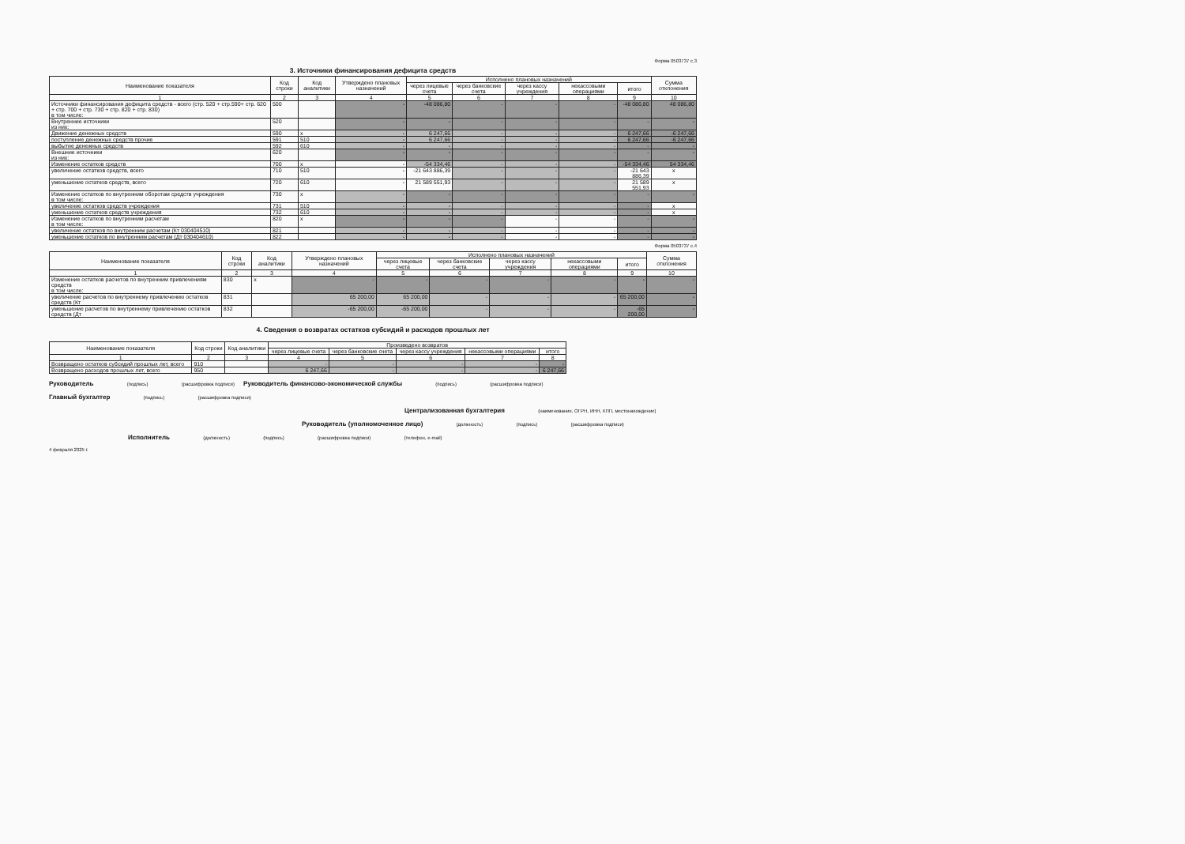Форма 0503737 с.3
3. Источники финансирования дефицита средств
| Наименование показателя | Код строки | Код аналитики | Утверждено плановых назначений | Исполнено плановых назначений | | | | | Сумма отклонения |
| --- | --- | --- | --- | --- | --- | --- | --- | --- | --- |
| | | | | через лицевые счета | через банковские счета | через кассу учреждения | некассовыми операциями | итого | |
| 1 | 2 | 3 | 4 | 5 | 6 | 7 | 8 | 9 | 10 |
| Источники финансирования дефицита средств - всего (стр. 520 + стр.590+ стр. 620 + стр. 700 + стр. 730 + стр. 820 + стр. 830) в том числе: | 500 | | - | -48 086,80 | - | - | - | -48 086,80 | 48 086,80 |
| Внутренние источники из них: | 520 | | - | - | - | - | - | - | - |
| Движение денежных средств | 590 | x | - | 6 247,66 | - | - | - | 6 247,66 | -6 247,66 |
| поступление денежных средств прочие | 591 | 510 | - | 6 247,66 | - | - | - | 6 247,66 | -6 247,66 |
| выбытие денежных средств | 592 | 610 | - | - | - | - | - | - | - |
| Внешние источники из них: | 620 | | - | - | - | - | - | - | - |
| Изменение остатков средств | 700 | x | - | -54 334,46 | - | - | - | -54 334,46 | 54 334,46 |
| увеличение остатков средств, всего | 710 | 510 | - | -21 643 886,39 | - | - | - | -21 643 886,39 | x |
| уменьшение остатков средств, всего | 720 | 610 | - | 21 589 551,93 | - | - | - | 21 589 551,93 | x |
| Изменение остатков по внутренним оборотам средств учреждения в том числе: | 730 | x | - | - | - | - | - | - | - |
| увеличение остатков средств учреждения | 731 | 510 | - | - | - | - | - | - | x |
| уменьшение остатков средств учреждения | 732 | 610 | - | - | - | - | - | - | x |
| Изменение остатков по внутренним расчетам в том числе: | 820 | x | - | - | - | - | - | - | - |
| увеличение остатков по внутренним расчетам (Кт 030404510) | 821 | | - | - | - | - | - | - | - |
| уменьшение остатков по внутренним расчетам (Дт 030404610) | 822 | | - | - | - | - | - | - | - |
Форма 0503737 с.4
| Наименование показателя | Код строки | Код аналитики | Утверждено плановых назначений | Исполнено плановых назначений | | | | | Сумма отклонения |
| --- | --- | --- | --- | --- | --- | --- | --- | --- | --- |
| | | | | через лицевые счета | через банковские счета | через кассу учреждения | некассовыми операциями | итого | |
| 1 | 2 | 3 | 4 | 5 | 6 | 7 | 8 | 9 | 10 |
| Изменение остатков расчетов по внутренним привлечениям средств в том числе: | 830 | x | - | - | - | - | - | - | - |
| увеличение расчетов по внутреннему привлечению остатков средств (Кт | 831 | | 65 200,00 | 65 200,00 | - | - | - | 65 200,00 | - |
| уменьшение расчетов по внутреннему привлечению остатков средств (Дт | 832 | | -65 200,00 | -65 200,00 | - | - | - | -65 200,00 | - |
4. Сведения о возвратах остатков субсидий и расходов прошлых лет
| Наименование показателя | Код строки | Код аналитики | Произведено возвратов | | | | |
| --- | --- | --- | --- | --- | --- | --- | --- |
| | | | через лицевые счета | через банковские счета | через кассу учреждения | некассовыми операциями | итого |
| 1 | 2 | 3 | 4 | 5 | 6 | 7 | 8 |
| Возвращено остатков субсидий прошлых лет, всего | 910 | | - | - | - | - | - |
| Возвращено расходов прошлых лет, всего | 950 | | 6 247,66 | - | - | - | 6 247,66 |
Руководитель (подпись) (расшифровка подписи) Руководитель финансово-экономической службы (подпись) (расшифровка подписи)
Главный бухгалтер (подпись) (расшифровка подписи)
Централизованная бухгалтерия (наименование, ОГРН, ИНН, КПП, местонахождение)
Руководитель (уполномоченное лицо) (должность) (подпись) (расшифровка подписи)
Исполнитель (должность) (подпись) (расшифровка подписи) (телефон, e-mail)
4 февраля 2025 г.